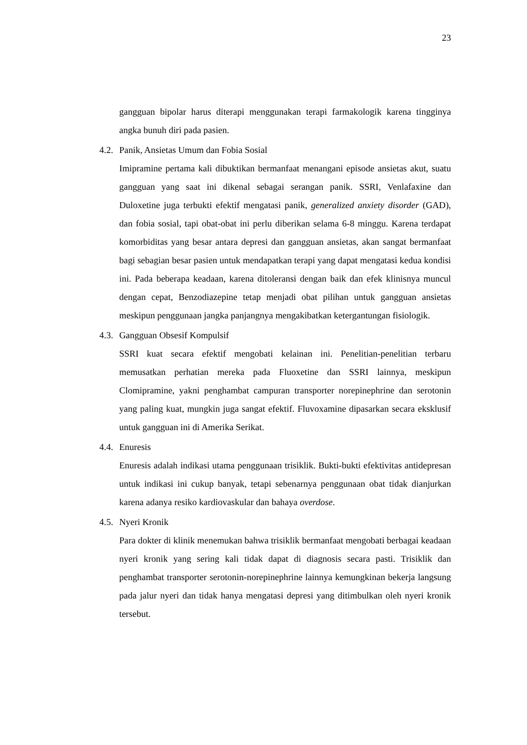23
gangguan bipolar harus diterapi menggunakan terapi farmakologik karena tingginya angka bunuh diri pada pasien.
4.2. Panik, Ansietas Umum dan Fobia Sosial
Imipramine pertama kali dibuktikan bermanfaat menangani episode ansietas akut, suatu gangguan yang saat ini dikenal sebagai serangan panik. SSRI, Venlafaxine dan Duloxetine juga terbukti efektif mengatasi panik, generalized anxiety disorder (GAD), dan fobia sosial, tapi obat-obat ini perlu diberikan selama 6-8 minggu. Karena terdapat komorbiditas yang besar antara depresi dan gangguan ansietas, akan sangat bermanfaat bagi sebagian besar pasien untuk mendapatkan terapi yang dapat mengatasi kedua kondisi ini. Pada beberapa keadaan, karena ditoleransi dengan baik dan efek klinisnya muncul dengan cepat, Benzodiazepine tetap menjadi obat pilihan untuk gangguan ansietas meskipun penggunaan jangka panjangnya mengakibatkan ketergantungan fisiologik.
4.3. Gangguan Obsesif Kompulsif
SSRI kuat secara efektif mengobati kelainan ini. Penelitian-penelitian terbaru memusatkan perhatian mereka pada Fluoxetine dan SSRI lainnya, meskipun Clomipramine, yakni penghambat campuran transporter norepinephrine dan serotonin yang paling kuat, mungkin juga sangat efektif. Fluvoxamine dipasarkan secara eksklusif untuk gangguan ini di Amerika Serikat.
4.4. Enuresis
Enuresis adalah indikasi utama penggunaan trisiklik. Bukti-bukti efektivitas antidepresan untuk indikasi ini cukup banyak, tetapi sebenarnya penggunaan obat tidak dianjurkan karena adanya resiko kardiovaskular dan bahaya overdose.
4.5. Nyeri Kronik
Para dokter di klinik menemukan bahwa trisiklik bermanfaat mengobati berbagai keadaan nyeri kronik yang sering kali tidak dapat di diagnosis secara pasti. Trisiklik dan penghambat transporter serotonin-norepinephrine lainnya kemungkinan bekerja langsung pada jalur nyeri dan tidak hanya mengatasi depresi yang ditimbulkan oleh nyeri kronik tersebut.